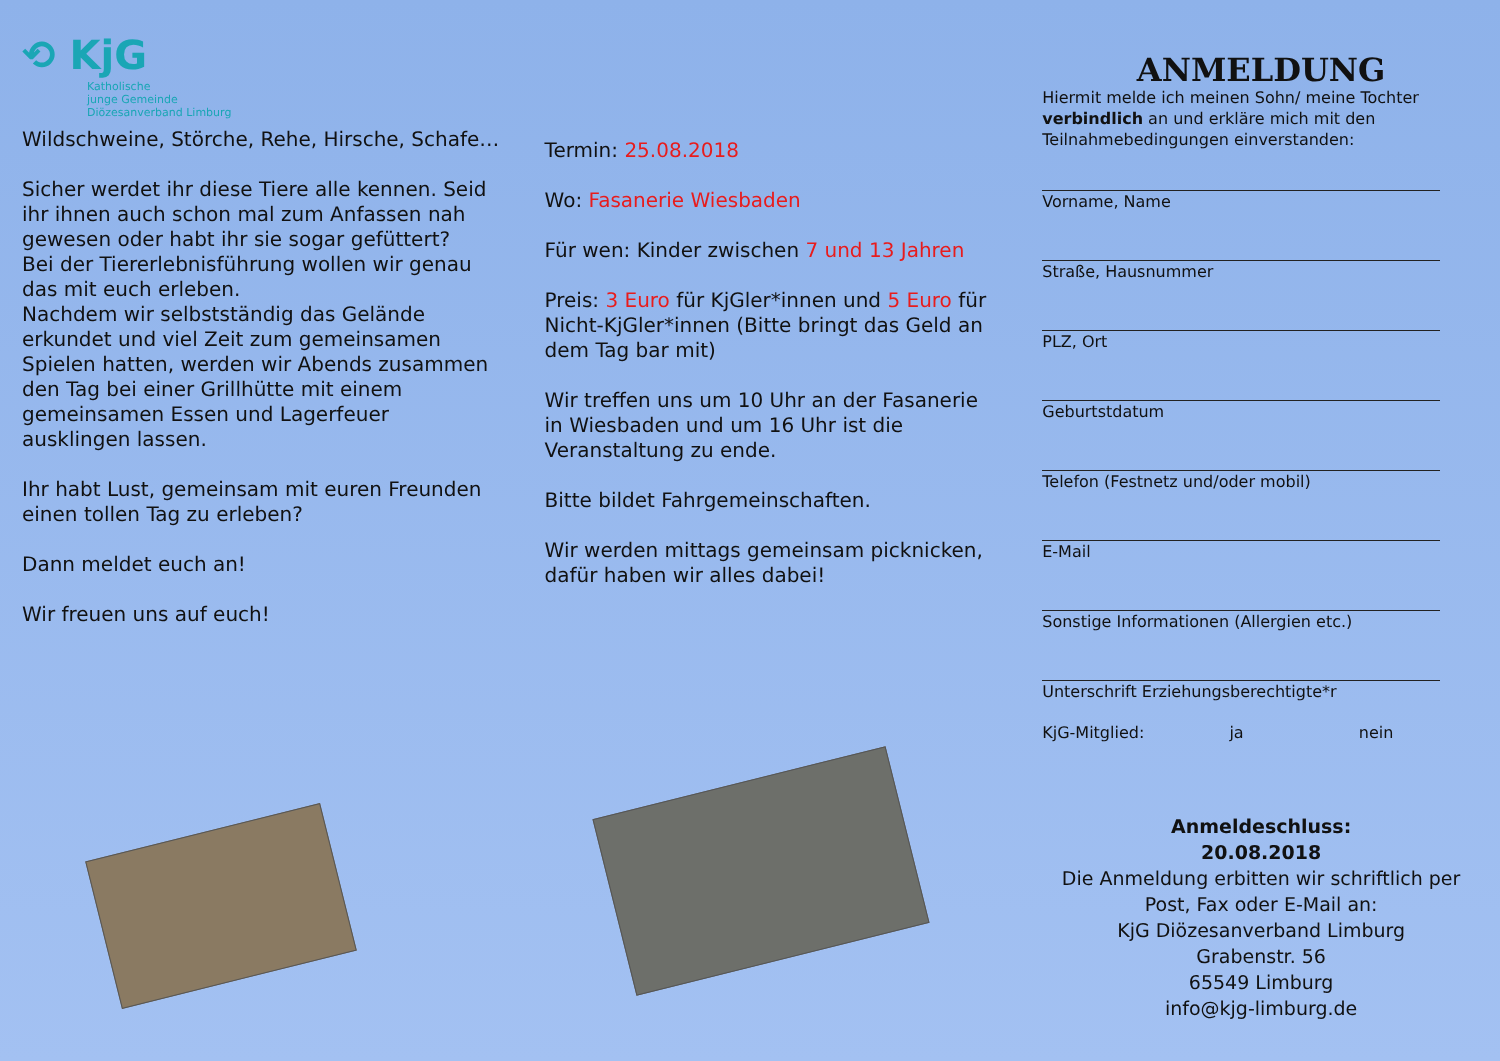⟲ KjG
Katholische
junge Gemeinde
Diözesanverband Limburg
Wildschweine, Störche, Rehe, Hirsche, Schafe…
Sicher werdet ihr diese Tiere alle kennen. Seid ihr ihnen auch schon mal zum Anfassen nah gewesen oder habt ihr sie sogar gefüttert?
Bei der Tiererlebnisführung wollen wir genau das mit euch erleben.
Nachdem wir selbstständig das Gelände erkundet und viel Zeit zum gemeinsamen Spielen hatten, werden wir Abends zusammen den Tag bei einer Grillhütte mit einem gemeinsamen Essen und Lagerfeuer ausklingen lassen.
Ihr habt Lust, gemeinsam mit euren Freunden einen tollen Tag zu erleben?
Dann meldet euch an!
Wir freuen uns auf euch!
Termin: 25.08.2018
Wo: Fasanerie Wiesbaden
Für wen: Kinder zwischen 7 und 13 Jahren
Preis: 3 Euro für KjGler*innen und 5 Euro für Nicht-KjGler*innen (Bitte bringt das Geld an dem Tag bar mit)
Wir treffen uns um 10 Uhr an der Fasanerie in Wiesbaden und um 16 Uhr ist die Veranstaltung zu ende.
Bitte bildet Fahrgemeinschaften.
Wir werden mittags gemeinsam picknicken, dafür haben wir alles dabei!
ANMELDUNG
Hiermit melde ich meinen Sohn/ meine Tochter verbindlich an und erkläre mich mit den Teilnahmebedingungen einverstanden:
Vorname, Name
Straße, Hausnummer
PLZ, Ort
Geburtstdatum
Telefon (Festnetz und/oder mobil)
E-Mail
Sonstige Informationen (Allergien etc.)
Unterschrift Erziehungsberechtigte*r
KjG-Mitglied: ja nein
Anmeldeschluss:
20.08.2018
Die Anmeldung erbitten wir schriftlich per Post, Fax oder E-Mail an:
KjG Diözesanverband Limburg
Grabenstr. 56
65549 Limburg
info@kjg-limburg.de